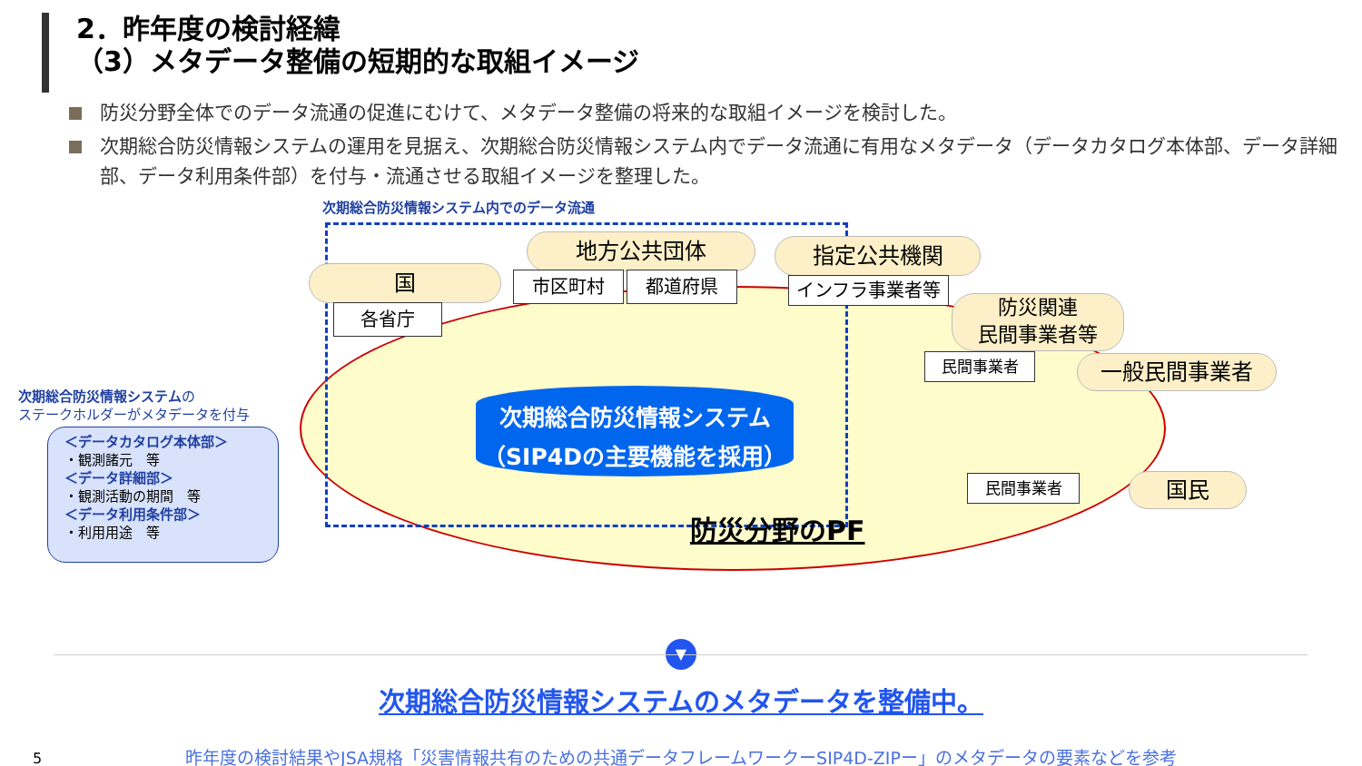2．昨年度の検討経緯
（3）メタデータ整備の短期的な取組イメージ
防災分野全体でのデータ流通の促進にむけて、メタデータ整備の将来的な取組イメージを検討した。
次期総合防災情報システムの運用を見据え、次期総合防災情報システム内でデータ流通に有用なメタデータ（データカタログ本体部、データ詳細部、データ利用条件部）を付与・流通させる取組イメージを整理した。
次期総合防災情報システム内でのデータ流通
地方公共団体 指定公共機関
国 市区町村 都道府県 インフラ事業者等
各省庁
防災関連
民間事業者等
民間事業者 一般民間事業者
次期総合防災情報システムの
ステークホルダーがメタデータを付与
次期総合防災情報システム
（SIP4Dの主要機能を採用）
＜データカタログ本体部＞
・観測諸元　等
＜データ詳細部＞
・観測活動の期間　等
＜データ利用条件部＞
・利用用途　等
民間事業者 国民
防災分野のPF
▼
次期総合防災情報システムのメタデータを整備中。
昨年度の検討結果やJSA規格「災害情報共有のための共通データフレームワークーSIP4D-ZIPー」のメタデータの要素などを参考
5